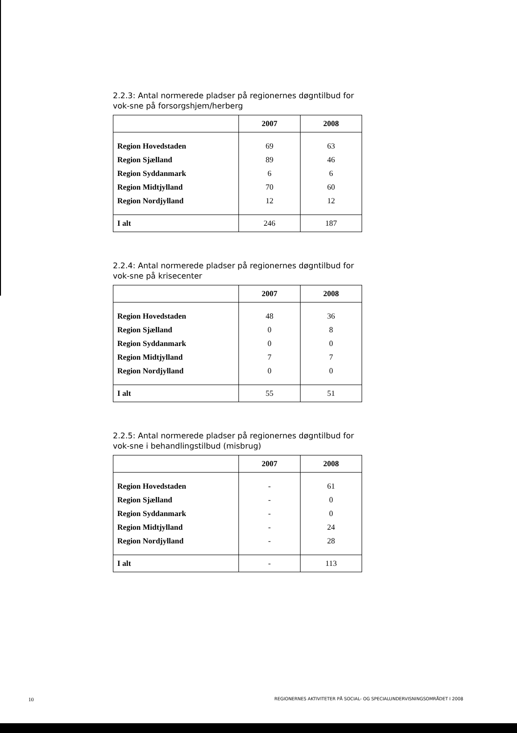2.2.3: Antal normerede pladser på regionernes døgntilbud for vok-sne på forsorgshjem/herberg
| | 2007 | 2008 |
| --- | --- | --- |
| Region Hovedstaden | 69 | 63 |
| Region Sjælland | 89 | 46 |
| Region Syddanmark | 6 | 6 |
| Region Midtjylland | 70 | 60 |
| Region Nordjylland | 12 | 12 |
| I alt | 246 | 187 |
2.2.4: Antal normerede pladser på regionernes døgntilbud for vok-sne på krisecenter
| | 2007 | 2008 |
| --- | --- | --- |
| Region Hovedstaden | 48 | 36 |
| Region Sjælland | 0 | 8 |
| Region Syddanmark | 0 | 0 |
| Region Midtjylland | 7 | 7 |
| Region Nordjylland | 0 | 0 |
| I alt | 55 | 51 |
2.2.5: Antal normerede pladser på regionernes døgntilbud for vok-sne i behandlingstilbud (misbrug)
| | 2007 | 2008 |
| --- | --- | --- |
| Region Hovedstaden | - | 61 |
| Region Sjælland | - | 0 |
| Region Syddanmark | - | 0 |
| Region Midtjylland | - | 24 |
| Region Nordjylland | - | 28 |
| I alt | - | 113 |
10 REGIONERNES AKTIVITETER PÅ SOCIAL- OG SPECIALUNDERVISNINGSOMRÅDET I 2008